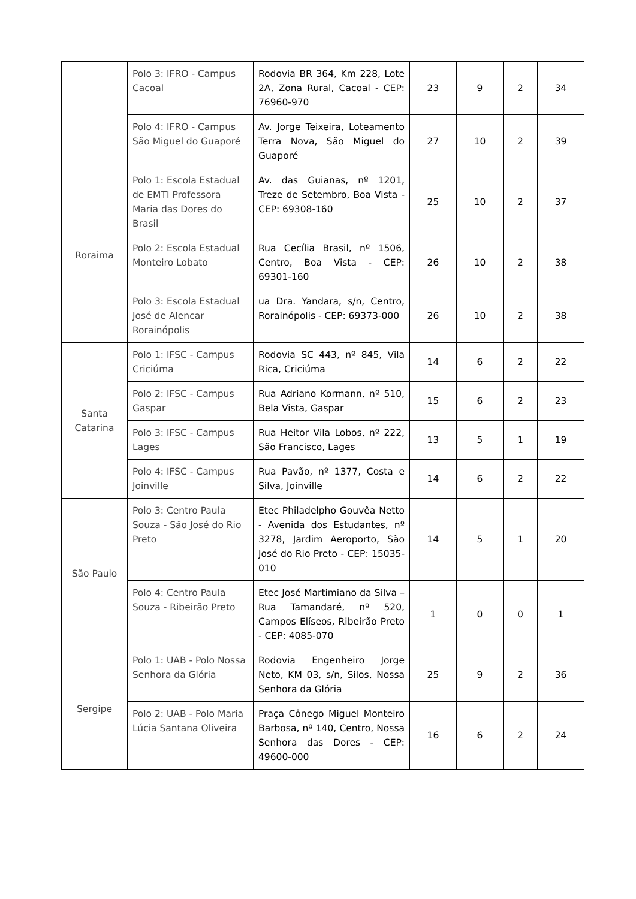| | Polo 3: IFRO - Campus Cacoal | Rodovia BR 364, Km 228, Lote 2A, Zona Rural, Cacoal - CEP: 76960-970 | 23 | 9 | 2 | 34 |
| | Polo 4: IFRO - Campus São Miguel do Guaporé | Av. Jorge Teixeira, Loteamento Terra Nova, São Miguel do Guaporé | 27 | 10 | 2 | 39 |
| Roraima | Polo 1: Escola Estadual de EMTI Professora Maria das Dores do Brasil | Av. das Guianas, nº 1201, Treze de Setembro, Boa Vista - CEP: 69308-160 | 25 | 10 | 2 | 37 |
| | Polo 2: Escola Estadual Monteiro Lobato | Rua Cecília Brasil, nº 1506, Centro, Boa Vista - CEP: 69301-160 | 26 | 10 | 2 | 38 |
| | Polo 3: Escola Estadual José de Alencar Rorainópolis | ua Dra. Yandara, s/n, Centro, Rorainópolis - CEP: 69373-000 | 26 | 10 | 2 | 38 |
| Santa Catarina | Polo 1: IFSC - Campus Criciúma | Rodovia SC 443, nº 845, Vila Rica, Criciúma | 14 | 6 | 2 | 22 |
| | Polo 2: IFSC - Campus Gaspar | Rua Adriano Kormann, nº 510, Bela Vista, Gaspar | 15 | 6 | 2 | 23 |
| | Polo 3: IFSC - Campus Lages | Rua Heitor Vila Lobos, nº 222, São Francisco, Lages | 13 | 5 | 1 | 19 |
| | Polo 4: IFSC - Campus Joinville | Rua Pavão, nº 1377, Costa e Silva, Joinville | 14 | 6 | 2 | 22 |
| São Paulo | Polo 3: Centro Paula Souza - São José do Rio Preto | Etec Philadelpho Gouvêa Netto - Avenida dos Estudantes, nº 3278, Jardim Aeroporto, São José do Rio Preto - CEP: 15035-010 | 14 | 5 | 1 | 20 |
| | Polo 4: Centro Paula Souza - Ribeirão Preto | Etec José Martimiano da Silva – Rua Tamandaré, nº 520, Campos Elíseos, Ribeirão Preto - CEP: 4085-070 | 1 | 0 | 0 | 1 |
| Sergipe | Polo 1: UAB - Polo Nossa Senhora da Glória | Rodovia Engenheiro Jorge Neto, KM 03, s/n, Silos, Nossa Senhora da Glória | 25 | 9 | 2 | 36 |
| | Polo 2: UAB - Polo Maria Lúcia Santana Oliveira | Praça Cônego Miguel Monteiro Barbosa, nº 140, Centro, Nossa Senhora das Dores - CEP: 49600-000 | 16 | 6 | 2 | 24 |